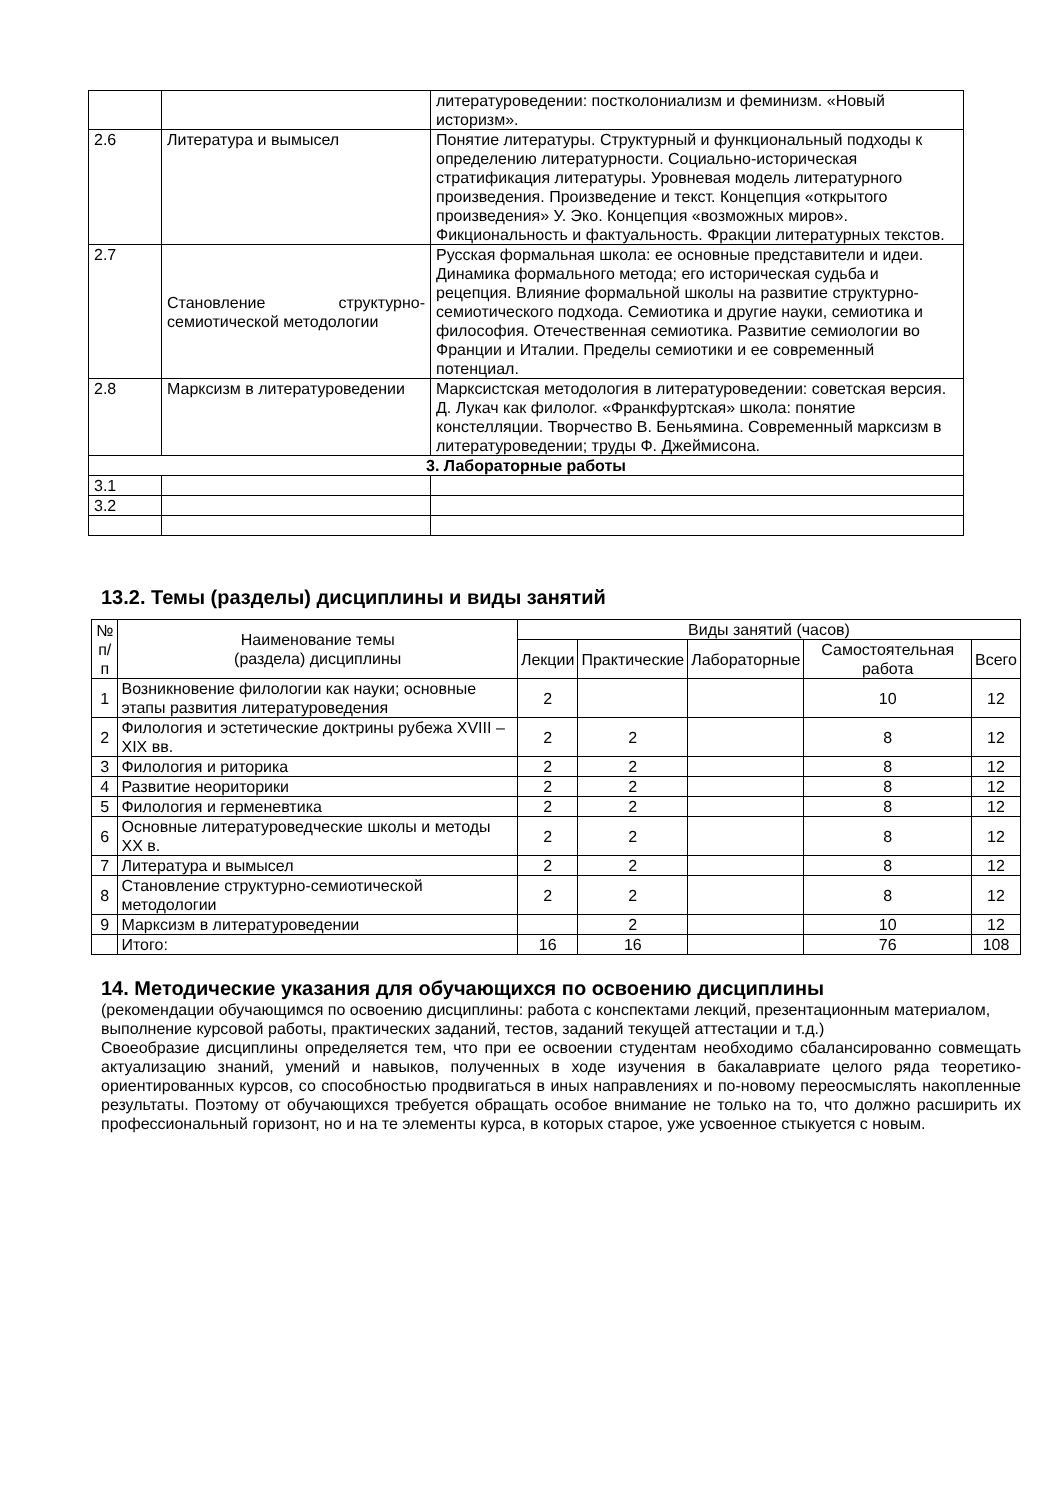| | | литературоведении: постколониализм и феминизм. «Новый историзм». |
| 2.6 | Литература и вымысел | Понятие литературы. Структурный и функциональный подходы к определению литературности. Социально-историческая стратификация литературы. Уровневая модель литературного произведения. Произведение и текст. Концепция «открытого произведения» У. Эко. Концепция «возможных миров». Фикциональность и фактуальность. Фракции литературных текстов. |
| 2.7 | Становление структурно-семиотической методологии | Русская формальная школа: ее основные представители и идеи. Динамика формального метода; его историческая судьба и рецепция. Влияние формальной школы на развитие структурно-семиотического подхода. Семиотика и другие науки, семиотика и философия. Отечественная семиотика. Развитие семиологии во Франции и Италии. Пределы семиотики и ее современный потенциал. |
| 2.8 | Марксизм в литературоведении | Марксистская методология в литературоведении: советская версия. Д. Лукач как филолог. «Франкфуртская» школа: понятие констелляции. Творчество В. Беньямина. Современный марксизм в литературоведении; труды Ф. Джеймисона. |
| 3. Лабораторные работы | | |
| 3.1 | | |
| 3.2 | | |
13.2. Темы (разделы) дисциплины и виды занятий
| № п/п | Наименование темы (раздела) дисциплины | Виды занятий (часов) | | | | |
| --- | --- | --- | --- | --- | --- | --- |
| | | Лекции | Практические | Лабораторные | Самостоятельная работа | Всего |
| 1 | Возникновение филологии как науки; основные этапы развития литературоведения | 2 | | | 10 | 12 |
| 2 | Филология и эстетические доктрины рубежа XVIII – XIX вв. | 2 | 2 | | 8 | 12 |
| 3 | Филология и риторика | 2 | 2 | | 8 | 12 |
| 4 | Развитие неориторики | 2 | 2 | | 8 | 12 |
| 5 | Филология и герменевтика | 2 | 2 | | 8 | 12 |
| 6 | Основные литературоведческие школы и методы XX в. | 2 | 2 | | 8 | 12 |
| 7 | Литература и вымысел | 2 | 2 | | 8 | 12 |
| 8 | Становление структурно-семиотической методологии | 2 | 2 | | 8 | 12 |
| 9 | Марксизм в литературоведении | | 2 | | 10 | 12 |
| | Итого: | 16 | 16 | | 76 | 108 |
14. Методические указания для обучающихся по освоению дисциплины
(рекомендации обучающимся по освоению дисциплины: работа с конспектами лекций, презентационным материалом, выполнение курсовой работы, практических заданий, тестов, заданий текущей аттестации и т.д.)
Своеобразие дисциплины определяется тем, что при ее освоении студентам необходимо сбалансированно совмещать актуализацию знаний, умений и навыков, полученных в ходе изучения в бакалавриате целого ряда теоретико-ориентированных курсов, со способностью продвигаться в иных направлениях и по-новому переосмыслять накопленные результаты. Поэтому от обучающихся требуется обращать особое внимание не только на то, что должно расширить их профессиональный горизонт, но и на те элементы курса, в которых старое, уже усвоенное стыкуется с новым.